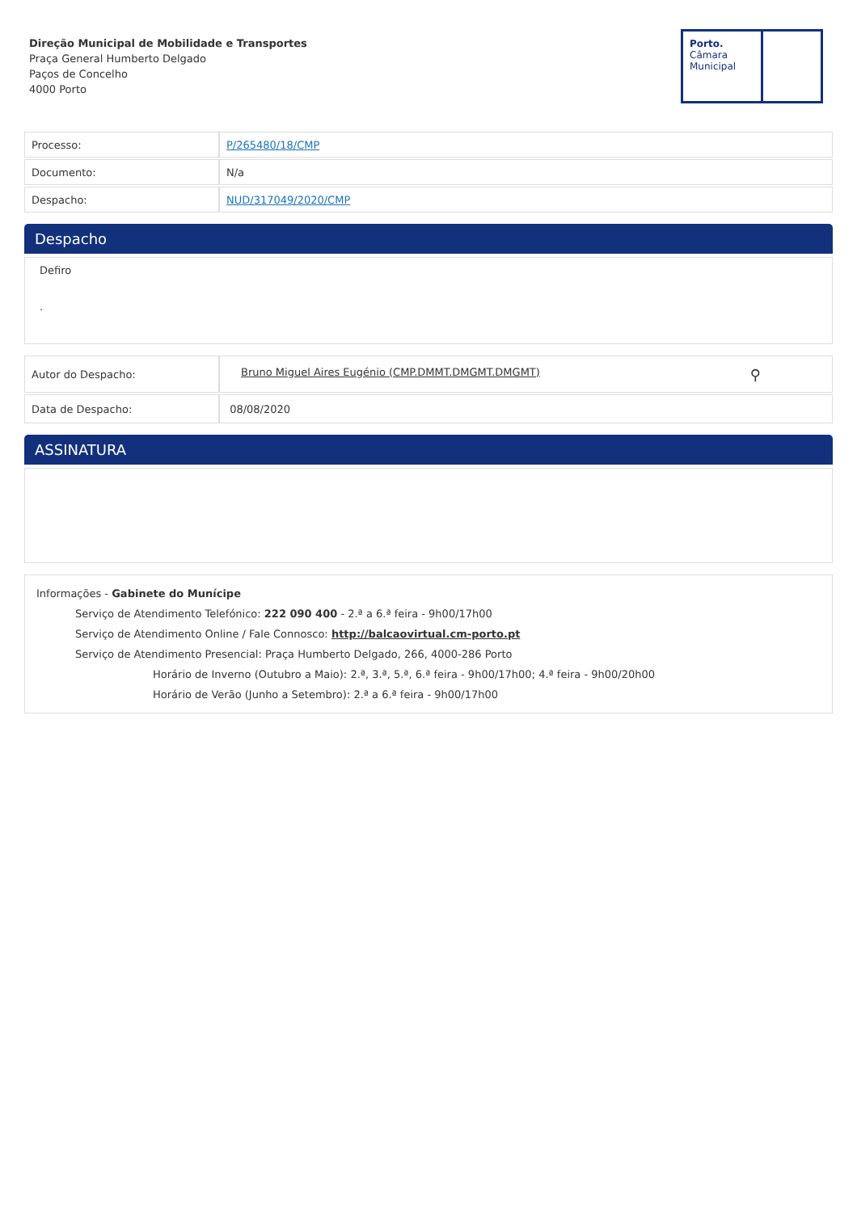Direção Municipal de Mobilidade e Transportes
Praça General Humberto Delgado
Paços de Concelho
4000 Porto
Porto.
Câmara
Municipal
| Processo: | P/265480/18/CMP |
| Documento: | N/a |
| Despacho: | NUD/317049/2020/CMP |
Despacho
Defiro
.
| Autor do Despacho: | Bruno Miguel Aires Eugénio (CMP.DMMT.DMGMT.DMGMT) ⚲ |
| Data de Despacho: | 08/08/2020 |
ASSINATURA
Informações - Gabinete do Munícipe
Serviço de Atendimento Telefónico: 222 090 400 - 2.ª a 6.ª feira - 9h00/17h00
Serviço de Atendimento Online / Fale Connosco: http://balcaovirtual.cm-porto.pt
Serviço de Atendimento Presencial: Praça Humberto Delgado, 266, 4000-286 Porto
Horário de Inverno (Outubro a Maio): 2.ª, 3.ª, 5.ª, 6.ª feira - 9h00/17h00; 4.ª feira - 9h00/20h00
Horário de Verão (Junho a Setembro): 2.ª a 6.ª feira - 9h00/17h00